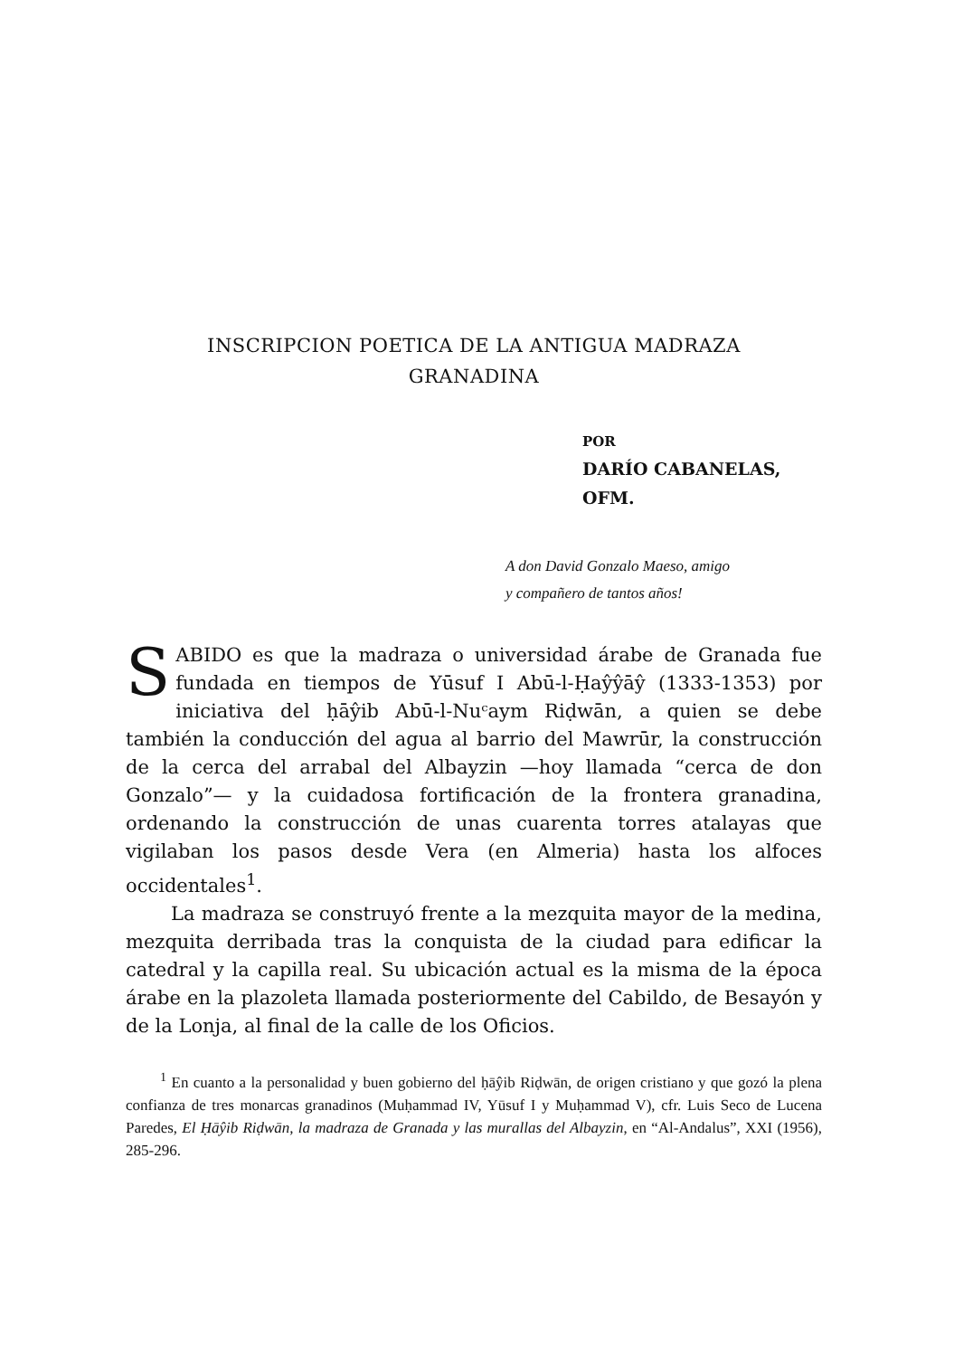INSCRIPCION POETICA DE LA ANTIGUA MADRAZA
GRANADINA
POR
DARÍO CABANELAS, OFM.
A don David Gonzalo Maeso, amigo
y compañero de tantos años!
SABIDO es que la madraza o universidad árabe de Granada fue fundada en tiempos de Yūsuf I Abū-l-Ḥaŷŷāŷ (1333-1353) por iniciativa del ḥāŷib Abū-l-Nuᶜaym Riḍwān, a quien se debe también la conducción del agua al barrio del Mawrūr, la construcción de la cerca del arrabal del Albayzin —hoy llamada “cerca de don Gonzalo”— y la cuidadosa fortificación de la frontera granadina, ordenando la construcción de unas cuarenta torres atalayas que vigilaban los pasos desde Vera (en Almeria) hasta los alfoces occidentales<sup>1</sup>.
La madraza se construyó frente a la mezquita mayor de la medina, mezquita derribada tras la conquista de la ciudad para edificar la catedral y la capilla real. Su ubicación actual es la misma de la época árabe en la plazoleta llamada posteriormente del Cabildo, de Besayón y de la Lonja, al final de la calle de los Oficios.
<sup>1</sup> En cuanto a la personalidad y buen gobierno del ḥāŷib Riḍwān, de origen cristiano y que gozó la plena confianza de tres monarcas granadinos (Muḥammad IV, Yūsuf I y Muḥammad V), cfr. Luis Seco de Lucena Paredes, El Ḥāŷib Riḍwān, la madraza de Granada y las murallas del Albayzin, en “Al-Andalus”, XXI (1956), 285-296.